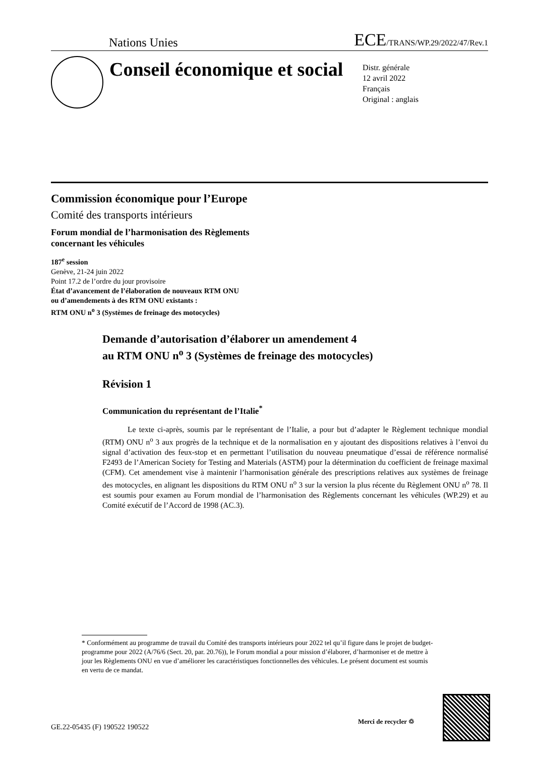Nations Unies ECE/TRANS/WP.29/2022/47/Rev.1
Conseil économique et social
Distr. générale
12 avril 2022
Français
Original : anglais
Commission économique pour l’Europe
Comité des transports intérieurs
Forum mondial de l’harmonisation des Règlements
concernant les véhicules
187<sup>e</sup> session
Genève, 21-24 juin 2022
Point 17.2 de l’ordre du jour provisoire
État d’avancement de l’élaboration de nouveaux RTM ONU
ou d’amendements à des RTM ONU existants :
RTM ONU n<sup>o</sup> 3 (Systèmes de freinage des motocycles)
Demande d’autorisation d’élaborer un amendement 4
au RTM ONU n<sup>o</sup> 3 (Systèmes de freinage des motocycles)
Révision 1
Communication du représentant de l’Italie<sup>*</sup>
Le texte ci-après, soumis par le représentant de l’Italie, a pour but d’adapter le Règlement technique mondial (RTM) ONU n<sup>o</sup> 3 aux progrès de la technique et de la normalisation en y ajoutant des dispositions relatives à l’envoi du signal d’activation des feux-stop et en permettant l’utilisation du nouveau pneumatique d’essai de référence normalisé F2493 de l’American Society for Testing and Materials (ASTM) pour la détermination du coefficient de freinage maximal (CFM). Cet amendement vise à maintenir l’harmonisation générale des prescriptions relatives aux systèmes de freinage des motocycles, en alignant les dispositions du RTM ONU n<sup>o</sup> 3 sur la version la plus récente du Règlement ONU n<sup>o</sup> 78. Il est soumis pour examen au Forum mondial de l’harmonisation des Règlements concernant les véhicules (WP.29) et au Comité exécutif de l’Accord de 1998 (AC.3).
* Conformément au programme de travail du Comité des transports intérieurs pour 2022 tel qu’il figure dans le projet de budget-programme pour 2022 (A/76/6 (Sect. 20, par. 20.76)), le Forum mondial a pour mission d’élaborer, d’harmoniser et de mettre à jour les Règlements ONU en vue d’améliorer les caractéristiques fonctionnelles des véhicules. Le présent document est soumis en vertu de ce mandat.
GE.22-05435 (F) 190522 190522
Merci de recycler ♲